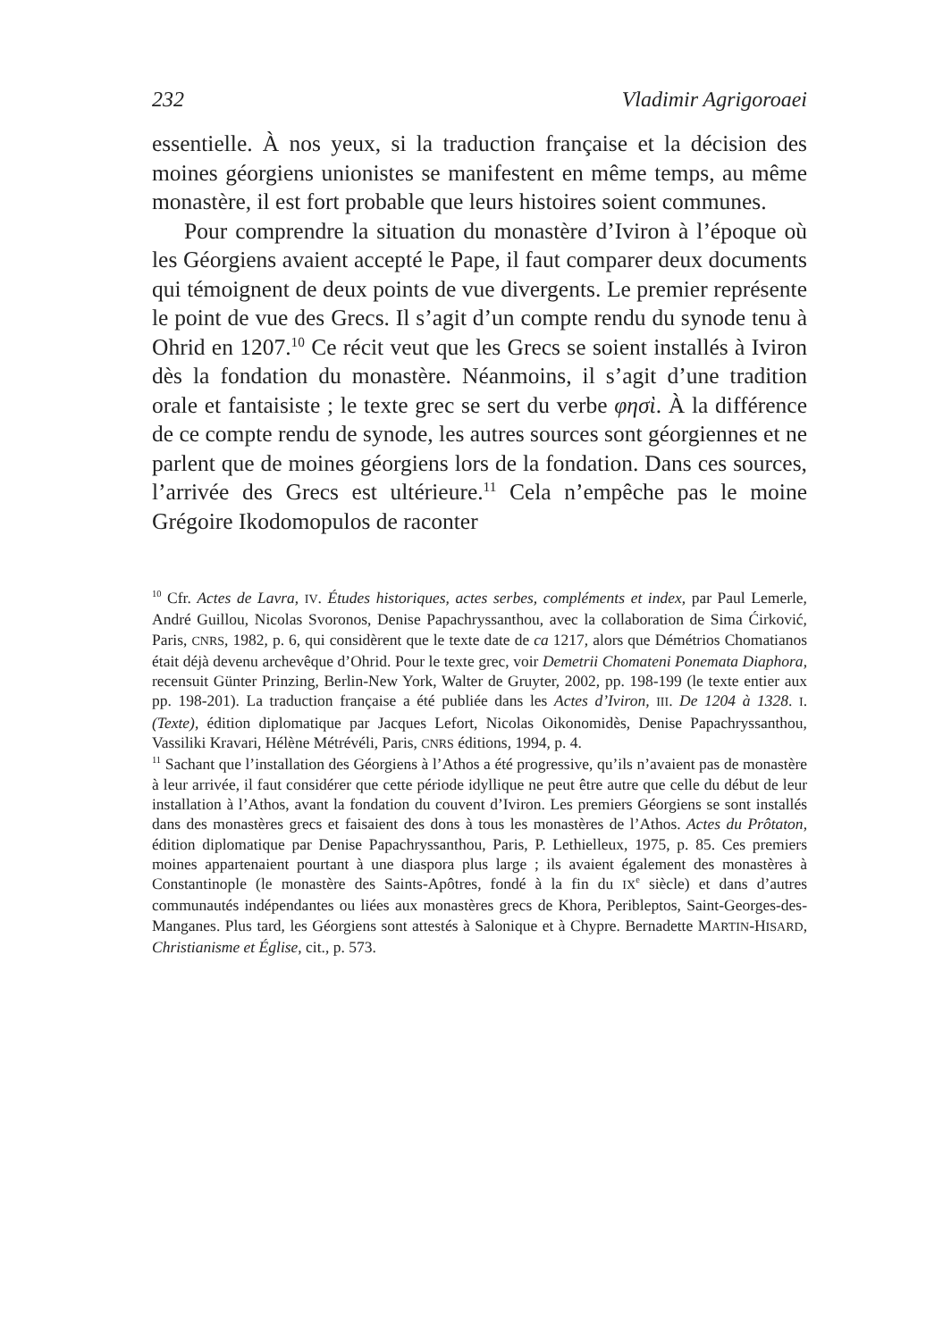232 Vladimir Agrigoroaei
essentielle. À nos yeux, si la traduction française et la décision des moines géorgiens unionistes se manifestent en même temps, au même monastère, il est fort probable que leurs histoires soient communes.
Pour comprendre la situation du monastère d’Iviron à l’époque où les Géorgiens avaient accepté le Pape, il faut comparer deux documents qui témoignent de deux points de vue divergents. Le premier représente le point de vue des Grecs. Il s’agit d’un compte rendu du synode tenu à Ohrid en 1207.<sup>10</sup> Ce récit veut que les Grecs se soient installés à Iviron dès la fondation du monastère. Néanmoins, il s’agit d’une tradition orale et fantaisiste ; le texte grec se sert du verbe φησὶ. À la différence de ce compte rendu de synode, les autres sources sont géorgiennes et ne parlent que de moines géorgiens lors de la fondation. Dans ces sources, l’arrivée des Grecs est ultérieure.<sup>11</sup> Cela n’empêche pas le moine Grégoire Ikodomopulos de raconter
<sup>10</sup> Cfr. Actes de Lavra, IV. Études historiques, actes serbes, compléments et index, par Paul Lemerle, André Guillou, Nicolas Svoronos, Denise Papachryssanthou, avec la collaboration de Sima Ćirković, Paris, CNRS, 1982, p. 6, qui considèrent que le texte date de ca 1217, alors que Démétrios Chomatianos était déjà devenu archevêque d’Ohrid. Pour le texte grec, voir Demetrii Chomateni Ponemata Diaphora, recensuit Günter Prinzing, Berlin-New York, Walter de Gruyter, 2002, pp. 198-199 (le texte entier aux pp. 198-201). La traduction française a été publiée dans les Actes d’Iviron, III. De 1204 à 1328. I. (Texte), édition diplomatique par Jacques Lefort, Nicolas Oikonomidès, Denise Papachryssanthou, Vassiliki Kravari, Hélène Métrévéli, Paris, CNRS éditions, 1994, p. 4.
<sup>11</sup> Sachant que l’installation des Géorgiens à l’Athos a été progressive, qu’ils n’avaient pas de monastère à leur arrivée, il faut considérer que cette période idyllique ne peut être autre que celle du début de leur installation à l’Athos, avant la fondation du couvent d’Iviron. Les premiers Géorgiens se sont installés dans des monastères grecs et faisaient des dons à tous les monastères de l’Athos. Actes du Prôtaton, édition diplomatique par Denise Papachryssanthou, Paris, P. Lethielleux, 1975, p. 85. Ces premiers moines appartenaient pourtant à une diaspora plus large ; ils avaient également des monastères à Constantinople (le monastère des Saints-Apôtres, fondé à la fin du IX<sup>e</sup> siècle) et dans d’autres communautés indépendantes ou liées aux monastères grecs de Khora, Peribleptos, Saint-Georges-des-Manganes. Plus tard, les Géorgiens sont attestés à Salonique et à Chypre. Bernadette MARTIN-HISARD, Christianisme et Église, cit., p. 573.